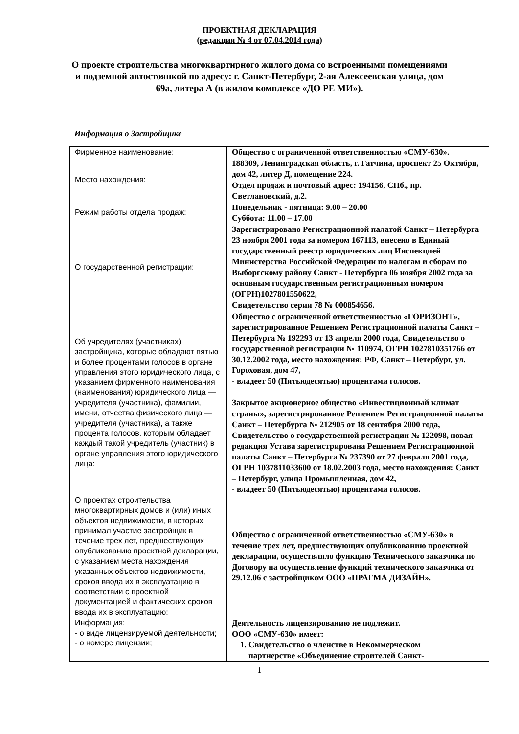ПРОЕКТНАЯ ДЕКЛАРАЦИЯ
(редакция № 4 от 07.04.2014 года)
О проекте строительства многоквартирного жилого дома со встроенными помещениями и подземной автостоянкой по адресу: г. Санкт-Петербург, 2-ая Алексеевская улица, дом 69а, литера А (в жилом комплексе «ДО РЕ МИ»).
Информация о Застройщике
| Фирменное наименование: | Общество с ограниченной ответственностью «СМУ-630». |
| Место нахождения: | 188309, Ленинградская область, г. Гатчина, проспект 25 Октября, дом 42, литер Д, помещение 224. Отдел продаж и почтовый адрес: 194156, СПб., пр. Светлановский, д.2. |
| Режим работы отдела продаж: | Понедельник - пятница: 9.00 – 20.00 Суббота: 11.00 – 17.00 |
| О государственной регистрации: | Зарегистрировано Регистрационной палатой Санкт – Петербурга 23 ноября 2001 года за номером 167113, внесено в Единый государственный реестр юридических лиц Инспекцией Министерства Российской Федерации по налогам и сборам по Выборгскому району Санкт - Петербурга 06 ноября 2002 года за основным государственным регистрационным номером (ОГРН)1027801550622, Свидетельство серии 78 № 000854656. |
| Об учредителях (участниках) застройщика, которые обладают пятью и более процентами голосов в органе управления этого юридического лица, с указанием фирменного наименования (наименования) юридического лица — учредителя (участника), фамилии, имени, отчества физического лица — учредителя (участника), а также процента голосов, которым обладает каждый такой учредитель (участник) в органе управления этого юридического лица: | Общество с ограниченной ответственностью «ГОРИЗОНТ», зарегистрированное Решением Регистрационной палаты Санкт – Петербурга № 192293 от 13 апреля 2000 года, Свидетельство о государственной регистрации № 110974, ОГРН 1027810351766 от 30.12.2002 года, место нахождения: РФ, Санкт – Петербург, ул. Гороховая, дом 47, - владеет 50 (Пятьюдесятью) процентами голосов. Закрытое акционерное общество «Инвестиционный климат страны», зарегистрированное Решением Регистрационной палаты Санкт – Петербурга № 212905 от 18 сентября 2000 года, Свидетельство о государственной регистрации № 122098, новая редакция Устава зарегистрирована Решением Регистрационной палаты Санкт – Петербурга № 237390 от 27 февраля 2001 года, ОГРН 1037811033600 от 18.02.2003 года, место нахождения: Санкт – Петербург, улица Промышленная, дом 42, - владеет 50 (Пятьюдесятью) процентами голосов. |
| О проектах строительства многоквартирных домов и (или) иных объектов недвижимости, в которых принимал участие застройщик в течение трех лет, предшествующих опубликованию проектной декларации, с указанием места нахождения указанных объектов недвижимости, сроков ввода их в эксплуатацию в соответствии с проектной документацией и фактических сроков ввода их в эксплуатацию: | Общество с ограниченной ответственностью «СМУ-630» в течение трех лет, предшествующих опубликованию проектной декларации, осуществляло функцию Технического заказчика по Договору на осуществление функций технического заказчика от 29.12.06 с застройщиком ООО «ПРАГМА ДИЗАЙН». |
| Информация: - о виде лицензируемой деятельности; - о номере лицензии; | Деятельность лицензированию не подлежит. ООО «СМУ-630» имеет: 1. Свидетельство о членстве в Некоммерческом партнерстве «Объединение строителей Санкт- |
1